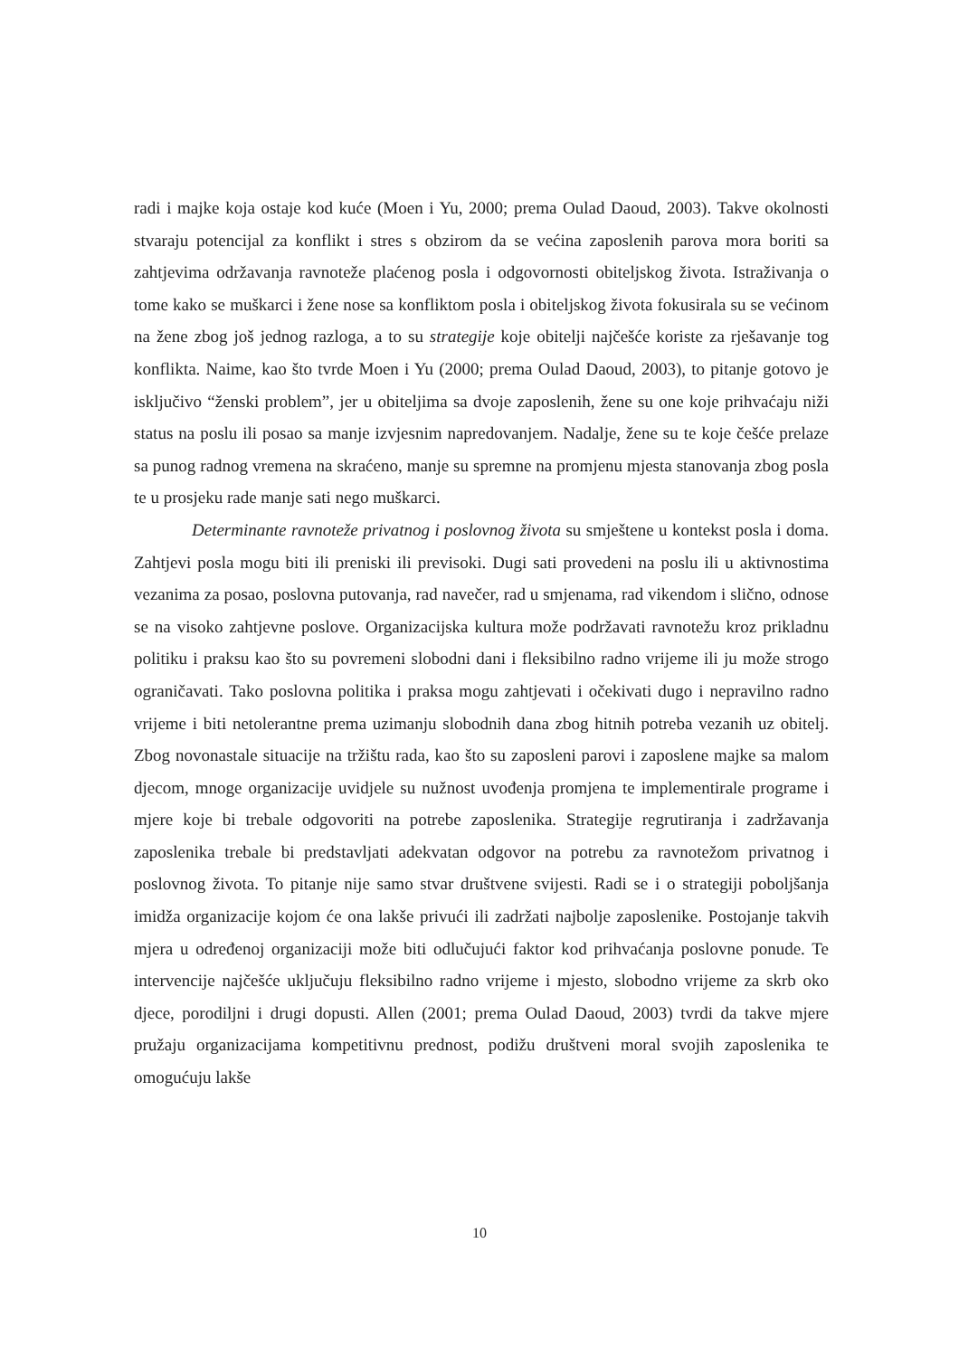radi i majke koja ostaje kod kuće (Moen i Yu, 2000; prema Oulad Daoud, 2003). Takve okolnosti stvaraju potencijal za konflikt i stres s obzirom da se većina zaposlenih parova mora boriti sa zahtjevima održavanja ravnoteže plaćenog posla i odgovornosti obiteljskog života. Istraživanja o tome kako se muškarci i žene nose sa konfliktom posla i obiteljskog života fokusirala su se većinom na žene zbog još jednog razloga, a to su strategije koje obitelji najčešće koriste za rješavanje tog konflikta. Naime, kao što tvrde Moen i Yu (2000; prema Oulad Daoud, 2003), to pitanje gotovo je isključivo “ženski problem”, jer u obiteljima sa dvoje zaposlenih, žene su one koje prihvaćaju niži status na poslu ili posao sa manje izvjesnim napredovanjem. Nadalje, žene su te koje češće prelaze sa punog radnog vremena na skraćeno, manje su spremne na promjenu mjesta stanovanja zbog posla te u prosjeku rade manje sati nego muškarci.
Determinante ravnoteže privatnog i poslovnog života su smještene u kontekst posla i doma. Zahtjevi posla mogu biti ili preniski ili previsoki. Dugi sati provedeni na poslu ili u aktivnostima vezanima za posao, poslovna putovanja, rad navečer, rad u smjenama, rad vikendom i slično, odnose se na visoko zahtjevne poslove. Organizacijska kultura može podržavati ravnotežu kroz prikladnu politiku i praksu kao što su povremeni slobodni dani i fleksibilno radno vrijeme ili ju može strogo ograničavati. Tako poslovna politika i praksa mogu zahtjevati i očekivati dugo i nepravilno radno vrijeme i biti netolerantne prema uzimanju slobodnih dana zbog hitnih potreba vezanih uz obitelj. Zbog novonastale situacije na tržištu rada, kao što su zaposleni parovi i zaposlene majke sa malom djecom, mnoge organizacije uvidjele su nužnost uvođenja promjena te implementirale programe i mjere koje bi trebale odgovoriti na potrebe zaposlenika. Strategije regrutiranja i zadržavanja zaposlenika trebale bi predstavljati adekvatan odgovor na potrebu za ravnotežom privatnog i poslovnog života. To pitanje nije samo stvar društvene svijesti. Radi se i o strategiji poboljšanja imidža organizacije kojom će ona lakše privući ili zadržati najbolje zaposlenike. Postojanje takvih mjera u određenoj organizaciji može biti odlučujući faktor kod prihvaćanja poslovne ponude. Te intervencije najčešće uključuju fleksibilno radno vrijeme i mjesto, slobodno vrijeme za skrb oko djece, porodiljni i drugi dopusti. Allen (2001; prema Oulad Daoud, 2003) tvrdi da takve mjere pružaju organizacijama kompetitivnu prednost, podižu društveni moral svojih zaposlenika te omogućuju lakše
10